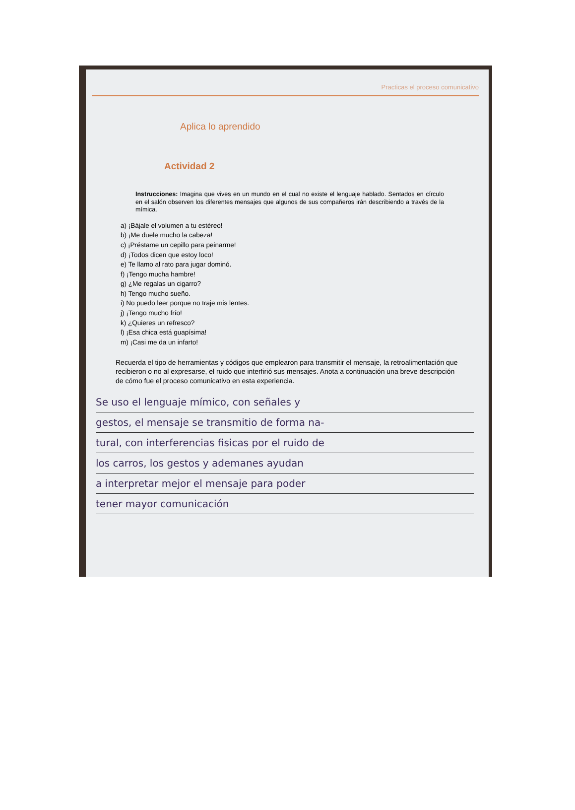Practicas el proceso comunicativo
Aplica lo aprendido
Actividad 2
Instrucciones: Imagina que vives en un mundo en el cual no existe el lenguaje hablado. Sentados en círculo en el salón observen los diferentes mensajes que algunos de sus compañeros irán describiendo a través de la mímica.
a) ¡Bájale el volumen a tu estéreo!
b) ¡Me duele mucho la cabeza!
c) ¡Préstame un cepillo para peinarme!
d) ¡Todos dicen que estoy loco!
e) Te llamo al rato para jugar dominó.
f) ¡Tengo mucha hambre!
g) ¿Me regalas un cigarro?
h) Tengo mucho sueño.
i) No puedo leer porque no traje mis lentes.
j) ¡Tengo mucho frío!
k) ¿Quieres un refresco?
l) ¡Esa chica está guapísima!
m) ¡Casi me da un infarto!
Recuerda el tipo de herramientas y códigos que emplearon para transmitir el mensaje, la retroalimentación que recibieron o no al expresarse, el ruido que interfirió sus mensajes. Anota a continuación una breve descripción de cómo fue el proceso comunicativo en esta experiencia.
Se uso el lenguaje mímico, con señales y
gestos, el mensaje se transmitio de forma na-
tural, con interferencias fisicas por el ruido de
los carros, los gestos y ademanes ayudan
a interpretar mejor el mensaje para poder
tener mayor comunicación